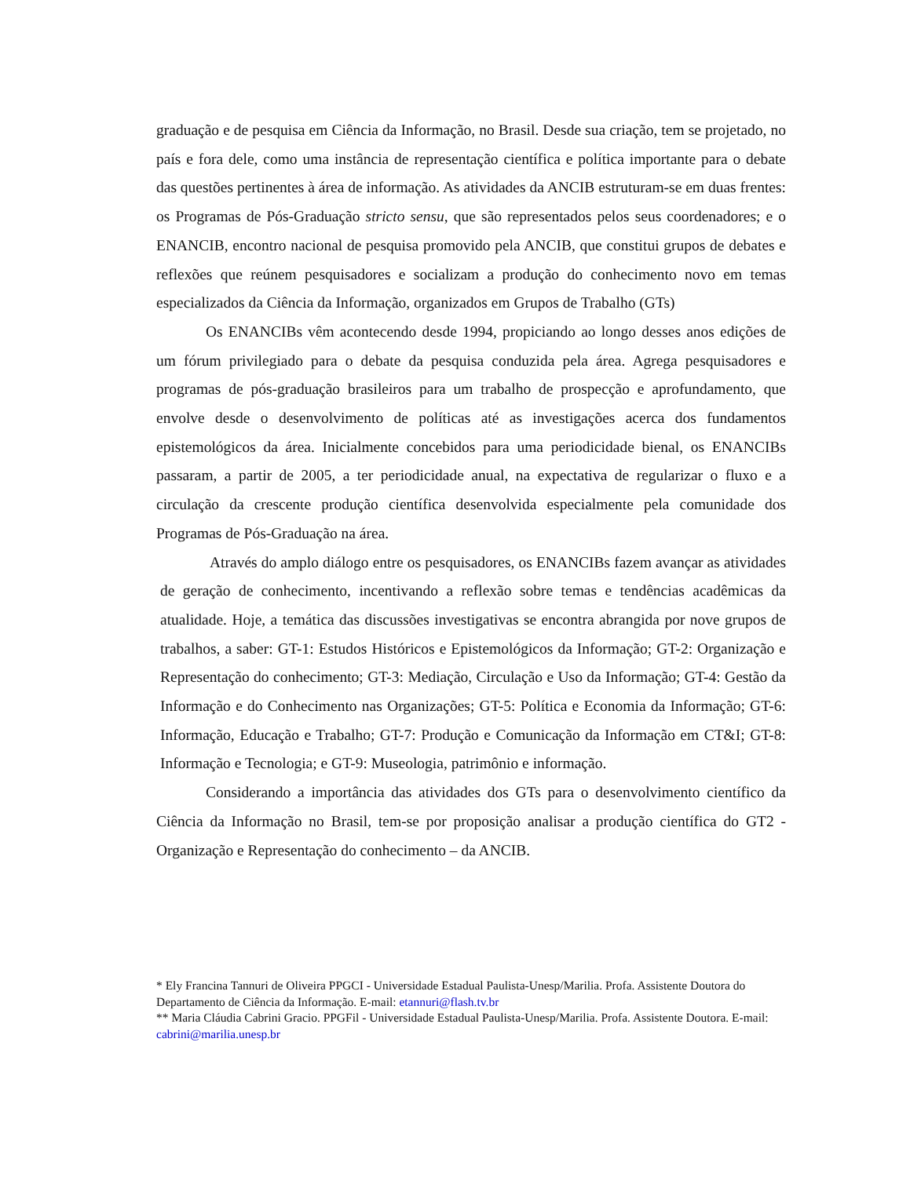graduação e de pesquisa em Ciência da Informação, no Brasil. Desde sua criação, tem se projetado, no país e fora dele, como uma instância de representação científica e política importante para o debate das questões pertinentes à área de informação. As atividades da ANCIB estruturam-se em duas frentes: os Programas de Pós-Graduação stricto sensu, que são representados pelos seus coordenadores; e o ENANCIB, encontro nacional de pesquisa promovido pela ANCIB, que constitui grupos de debates e reflexões que reúnem pesquisadores e socializam a produção do conhecimento novo em temas especializados da Ciência da Informação, organizados em Grupos de Trabalho (GTs)
Os ENANCIBs vêm acontecendo desde 1994, propiciando ao longo desses anos edições de um fórum privilegiado para o debate da pesquisa conduzida pela área. Agrega pesquisadores e programas de pós-graduação brasileiros para um trabalho de prospecção e aprofundamento, que envolve desde o desenvolvimento de políticas até as investigações acerca dos fundamentos epistemológicos da área. Inicialmente concebidos para uma periodicidade bienal, os ENANCIBs passaram, a partir de 2005, a ter periodicidade anual, na expectativa de regularizar o fluxo e a circulação da crescente produção científica desenvolvida especialmente pela comunidade dos Programas de Pós-Graduação na área.
Através do amplo diálogo entre os pesquisadores, os ENANCIBs fazem avançar as atividades de geração de conhecimento, incentivando a reflexão sobre temas e tendências acadêmicas da atualidade. Hoje, a temática das discussões investigativas se encontra abrangida por nove grupos de trabalhos, a saber: GT-1: Estudos Históricos e Epistemológicos da Informação; GT-2: Organização e Representação do conhecimento; GT-3: Mediação, Circulação e Uso da Informação; GT-4: Gestão da Informação e do Conhecimento nas Organizações; GT-5: Política e Economia da Informação; GT-6: Informação, Educação e Trabalho; GT-7: Produção e Comunicação da Informação em CT&I; GT-8: Informação e Tecnologia; e GT-9: Museologia, patrimônio e informação.
Considerando a importância das atividades dos GTs para o desenvolvimento científico da Ciência da Informação no Brasil, tem-se por proposição analisar a produção científica do GT2 - Organização e Representação do conhecimento – da ANCIB.
* Ely Francina Tannuri de Oliveira PPGCI - Universidade Estadual Paulista-Unesp/Marilia. Profa. Assistente Doutora do Departamento de Ciência da Informação. E-mail: etannuri@flash.tv.br
** Maria Cláudia Cabrini Gracio. PPGFil - Universidade Estadual Paulista-Unesp/Marilia. Profa. Assistente Doutora. E-mail: cabrini@marilia.unesp.br